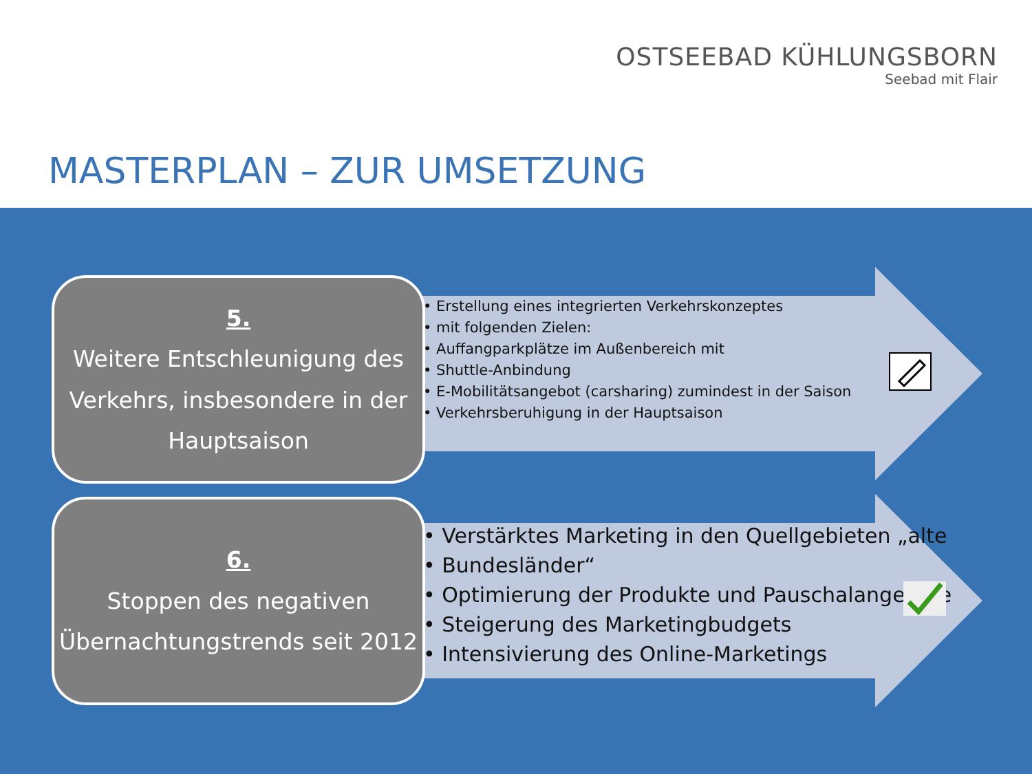OSTSEEBAD KÜHLUNGSBORN
Seebad mit Flair
MASTERPLAN – ZUR UMSETZUNG
5.
Weitere Entschleunigung des Verkehrs, insbesondere in der Hauptsaison
• Erstellung eines integrierten Verkehrskonzeptes
• mit folgenden Zielen:
• Auffangparkplätze im Außenbereich mit
• Shuttle-Anbindung
• E-Mobilitätsangebot (carsharing) zumindest in der Saison
• Verkehrsberuhigung in der Hauptsaison
6.
Stoppen des negativen Übernachtungstrends seit 2012
• Verstärktes Marketing in den Quellgebieten „alte
• Bundesländer“
• Optimierung der Produkte und Pauschalangebote
• Steigerung des Marketingbudgets
• Intensivierung des Online-Marketings